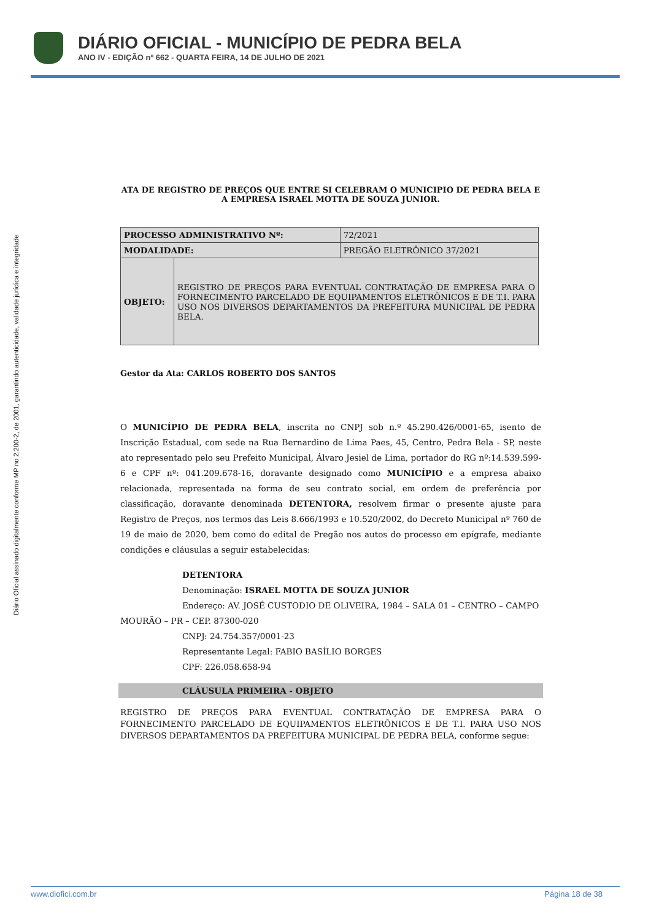DIÁRIO OFICIAL - MUNICÍPIO DE PEDRA BELA
ANO IV - EDIÇÃO nº 662 - QUARTA FEIRA, 14 DE JULHO DE 2021
Diário Oficial assinado digitalmente conforme MP no 2.200-2, de 2001, garantindo autenticidade, validade jurídica e integridade
ATA DE REGISTRO DE PREÇOS QUE ENTRE SI CELEBRAM O MUNICIPIO DE PEDRA BELA E A EMPRESA ISRAEL MOTTA DE SOUZA JUNIOR.
| PROCESSO ADMINISTRATIVO Nº: | | 72/2021 |
| MODALIDADE: | | PREGÃO ELETRÔNICO 37/2021 |
| OBJETO: | REGISTRO DE PREÇOS PARA EVENTUAL CONTRATAÇÃO DE EMPRESA PARA O FORNECIMENTO PARCELADO DE EQUIPAMENTOS ELETRÔNICOS E DE T.I. PARA USO NOS DIVERSOS DEPARTAMENTOS DA PREFEITURA MUNICIPAL DE PEDRA BELA. | |
Gestor da Ata: CARLOS ROBERTO DOS SANTOS
O MUNICÍPIO DE PEDRA BELA, inscrita no CNPJ sob n.º 45.290.426/0001-65, isento de Inscrição Estadual, com sede na Rua Bernardino de Lima Paes, 45, Centro, Pedra Bela - SP, neste ato representado pelo seu Prefeito Municipal, Álvaro Jesiel de Lima, portador do RG nº:14.539.599-6 e CPF nº: 041.209.678-16, doravante designado como MUNICÍPIO e a empresa abaixo relacionada, representada na forma de seu contrato social, em ordem de preferência por classificação, doravante denominada DETENTORA, resolvem firmar o presente ajuste para Registro de Preços, nos termos das Leis 8.666/1993 e 10.520/2002, do Decreto Municipal nº 760 de 19 de maio de 2020, bem como do edital de Pregão nos autos do processo em epígrafe, mediante condições e cláusulas a seguir estabelecidas:
DETENTORA
Denominação: ISRAEL MOTTA DE SOUZA JUNIOR
Endereço: AV. JOSÉ CUSTODIO DE OLIVEIRA, 1984 – SALA 01 – CENTRO – CAMPO
MOURÃO – PR – CEP. 87300-020
CNPJ: 24.754.357/0001-23
Representante Legal: FABIO BASÍLIO BORGES
CPF: 226.058.658-94
CLÁUSULA PRIMEIRA - OBJETO
REGISTRO DE PREÇOS PARA EVENTUAL CONTRATAÇÃO DE EMPRESA PARA O FORNECIMENTO PARCELADO DE EQUIPAMENTOS ELETRÔNICOS E DE T.I. PARA USO NOS DIVERSOS DEPARTAMENTOS DA PREFEITURA MUNICIPAL DE PEDRA BELA, conforme segue:
www.diofici.com.br Página 18 de 38